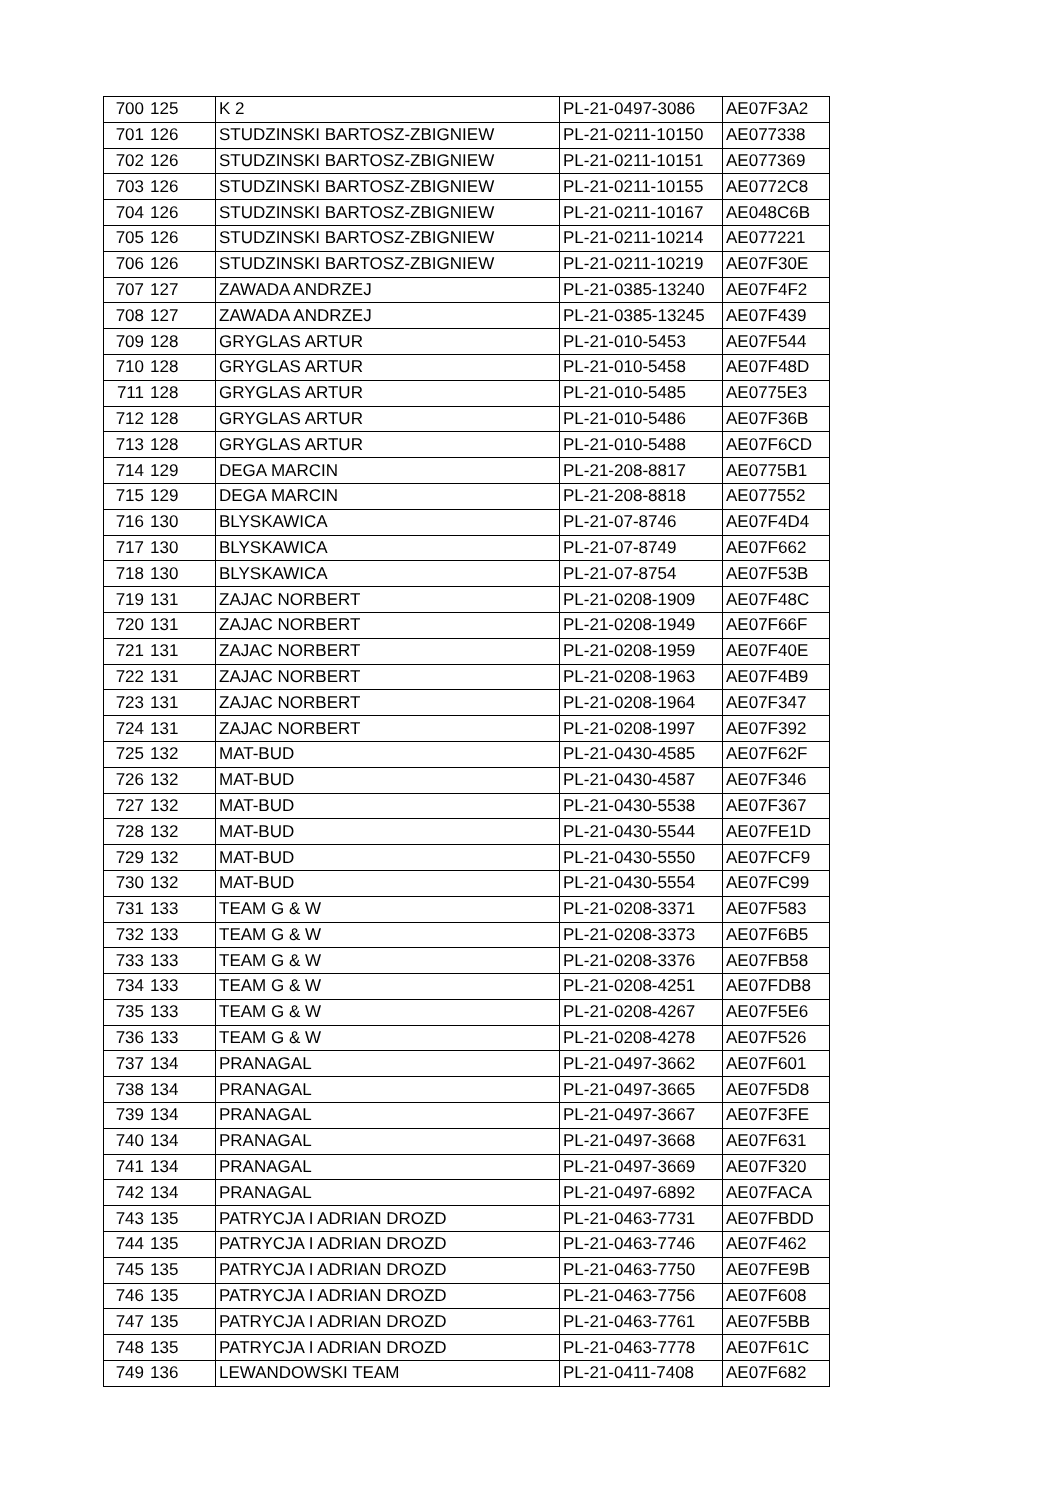| 700 | 125 | K 2 | PL-21-0497-3086 | AE07F3A2 |
| 701 | 126 | STUDZINSKI BARTOSZ-ZBIGNIEW | PL-21-0211-10150 | AE077338 |
| 702 | 126 | STUDZINSKI BARTOSZ-ZBIGNIEW | PL-21-0211-10151 | AE077369 |
| 703 | 126 | STUDZINSKI BARTOSZ-ZBIGNIEW | PL-21-0211-10155 | AE0772C8 |
| 704 | 126 | STUDZINSKI BARTOSZ-ZBIGNIEW | PL-21-0211-10167 | AE048C6B |
| 705 | 126 | STUDZINSKI BARTOSZ-ZBIGNIEW | PL-21-0211-10214 | AE077221 |
| 706 | 126 | STUDZINSKI BARTOSZ-ZBIGNIEW | PL-21-0211-10219 | AE07F30E |
| 707 | 127 | ZAWADA ANDRZEJ | PL-21-0385-13240 | AE07F4F2 |
| 708 | 127 | ZAWADA ANDRZEJ | PL-21-0385-13245 | AE07F439 |
| 709 | 128 | GRYGLAS ARTUR | PL-21-010-5453 | AE07F544 |
| 710 | 128 | GRYGLAS ARTUR | PL-21-010-5458 | AE07F48D |
| 711 | 128 | GRYGLAS ARTUR | PL-21-010-5485 | AE0775E3 |
| 712 | 128 | GRYGLAS ARTUR | PL-21-010-5486 | AE07F36B |
| 713 | 128 | GRYGLAS ARTUR | PL-21-010-5488 | AE07F6CD |
| 714 | 129 | DEGA MARCIN | PL-21-208-8817 | AE0775B1 |
| 715 | 129 | DEGA MARCIN | PL-21-208-8818 | AE077552 |
| 716 | 130 | BLYSKAWICA | PL-21-07-8746 | AE07F4D4 |
| 717 | 130 | BLYSKAWICA | PL-21-07-8749 | AE07F662 |
| 718 | 130 | BLYSKAWICA | PL-21-07-8754 | AE07F53B |
| 719 | 131 | ZAJAC NORBERT | PL-21-0208-1909 | AE07F48C |
| 720 | 131 | ZAJAC NORBERT | PL-21-0208-1949 | AE07F66F |
| 721 | 131 | ZAJAC NORBERT | PL-21-0208-1959 | AE07F40E |
| 722 | 131 | ZAJAC NORBERT | PL-21-0208-1963 | AE07F4B9 |
| 723 | 131 | ZAJAC NORBERT | PL-21-0208-1964 | AE07F347 |
| 724 | 131 | ZAJAC NORBERT | PL-21-0208-1997 | AE07F392 |
| 725 | 132 | MAT-BUD | PL-21-0430-4585 | AE07F62F |
| 726 | 132 | MAT-BUD | PL-21-0430-4587 | AE07F346 |
| 727 | 132 | MAT-BUD | PL-21-0430-5538 | AE07F367 |
| 728 | 132 | MAT-BUD | PL-21-0430-5544 | AE07FE1D |
| 729 | 132 | MAT-BUD | PL-21-0430-5550 | AE07FCF9 |
| 730 | 132 | MAT-BUD | PL-21-0430-5554 | AE07FC99 |
| 731 | 133 | TEAM G & W | PL-21-0208-3371 | AE07F583 |
| 732 | 133 | TEAM G & W | PL-21-0208-3373 | AE07F6B5 |
| 733 | 133 | TEAM G & W | PL-21-0208-3376 | AE07FB58 |
| 734 | 133 | TEAM G & W | PL-21-0208-4251 | AE07FDB8 |
| 735 | 133 | TEAM G & W | PL-21-0208-4267 | AE07F5E6 |
| 736 | 133 | TEAM G & W | PL-21-0208-4278 | AE07F526 |
| 737 | 134 | PRANAGAL | PL-21-0497-3662 | AE07F601 |
| 738 | 134 | PRANAGAL | PL-21-0497-3665 | AE07F5D8 |
| 739 | 134 | PRANAGAL | PL-21-0497-3667 | AE07F3FE |
| 740 | 134 | PRANAGAL | PL-21-0497-3668 | AE07F631 |
| 741 | 134 | PRANAGAL | PL-21-0497-3669 | AE07F320 |
| 742 | 134 | PRANAGAL | PL-21-0497-6892 | AE07FACA |
| 743 | 135 | PATRYCJA I ADRIAN DROZD | PL-21-0463-7731 | AE07FBDD |
| 744 | 135 | PATRYCJA I ADRIAN DROZD | PL-21-0463-7746 | AE07F462 |
| 745 | 135 | PATRYCJA I ADRIAN DROZD | PL-21-0463-7750 | AE07FE9B |
| 746 | 135 | PATRYCJA I ADRIAN DROZD | PL-21-0463-7756 | AE07F608 |
| 747 | 135 | PATRYCJA I ADRIAN DROZD | PL-21-0463-7761 | AE07F5BB |
| 748 | 135 | PATRYCJA I ADRIAN DROZD | PL-21-0463-7778 | AE07F61C |
| 749 | 136 | LEWANDOWSKI TEAM | PL-21-0411-7408 | AE07F682 |